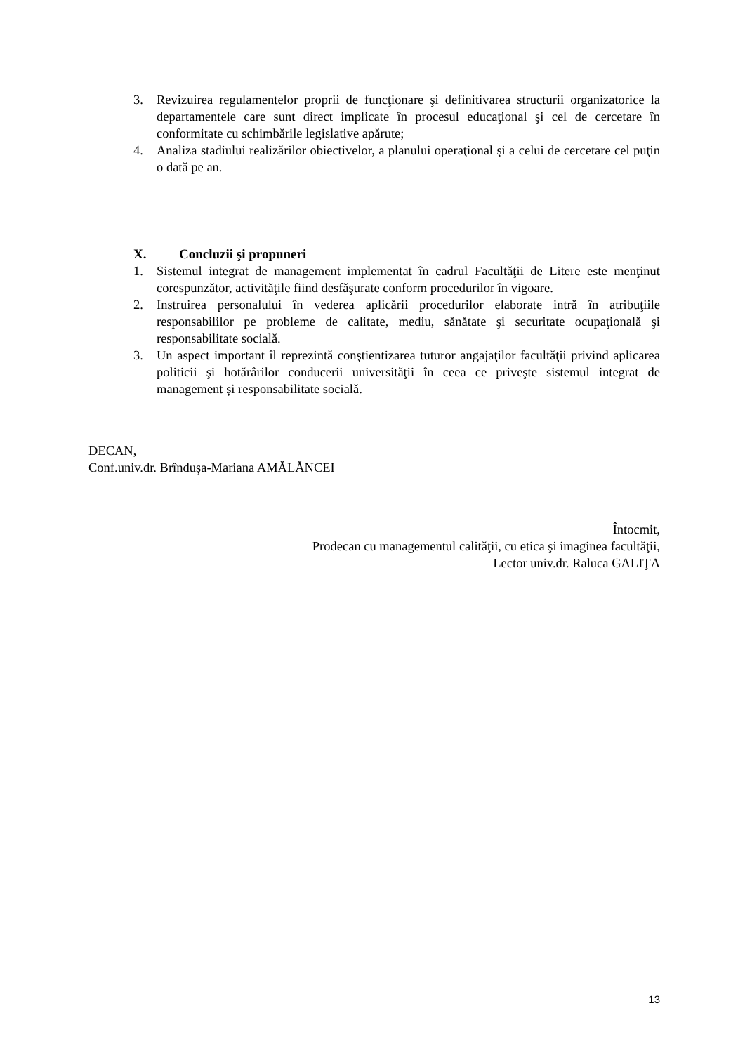3. Revizuirea regulamentelor proprii de funcţionare şi definitivarea structurii organizatorice la departamentele care sunt direct implicate în procesul educaţional şi cel de cercetare în conformitate cu schimbările legislative apărute;
4. Analiza stadiului realizărilor obiectivelor, a planului operaţional şi a celui de cercetare cel puţin o dată pe an.
X. Concluzii şi propuneri
1. Sistemul integrat de management implementat în cadrul Facultăţii de Litere este menţinut corespunzător, activităţile fiind desfăşurate conform procedurilor în vigoare.
2. Instruirea personalului în vederea aplicării procedurilor elaborate intră în atribuţiile responsabililor pe probleme de calitate, mediu, sănătate şi securitate ocupaţională şi responsabilitate socială.
3. Un aspect important îl reprezintă conştientizarea tuturor angajaţilor facultăţii privind aplicarea politicii şi hotărârilor conducerii universităţii în ceea ce priveşte sistemul integrat de management și responsabilitate socială.
DECAN,
Conf.univ.dr. Brîndușa-Mariana AMĂLĂNCEI
Întocmit,
Prodecan cu managementul calităţii, cu etica şi imaginea facultăţii,
Lector univ.dr. Raluca GALIŢA
13